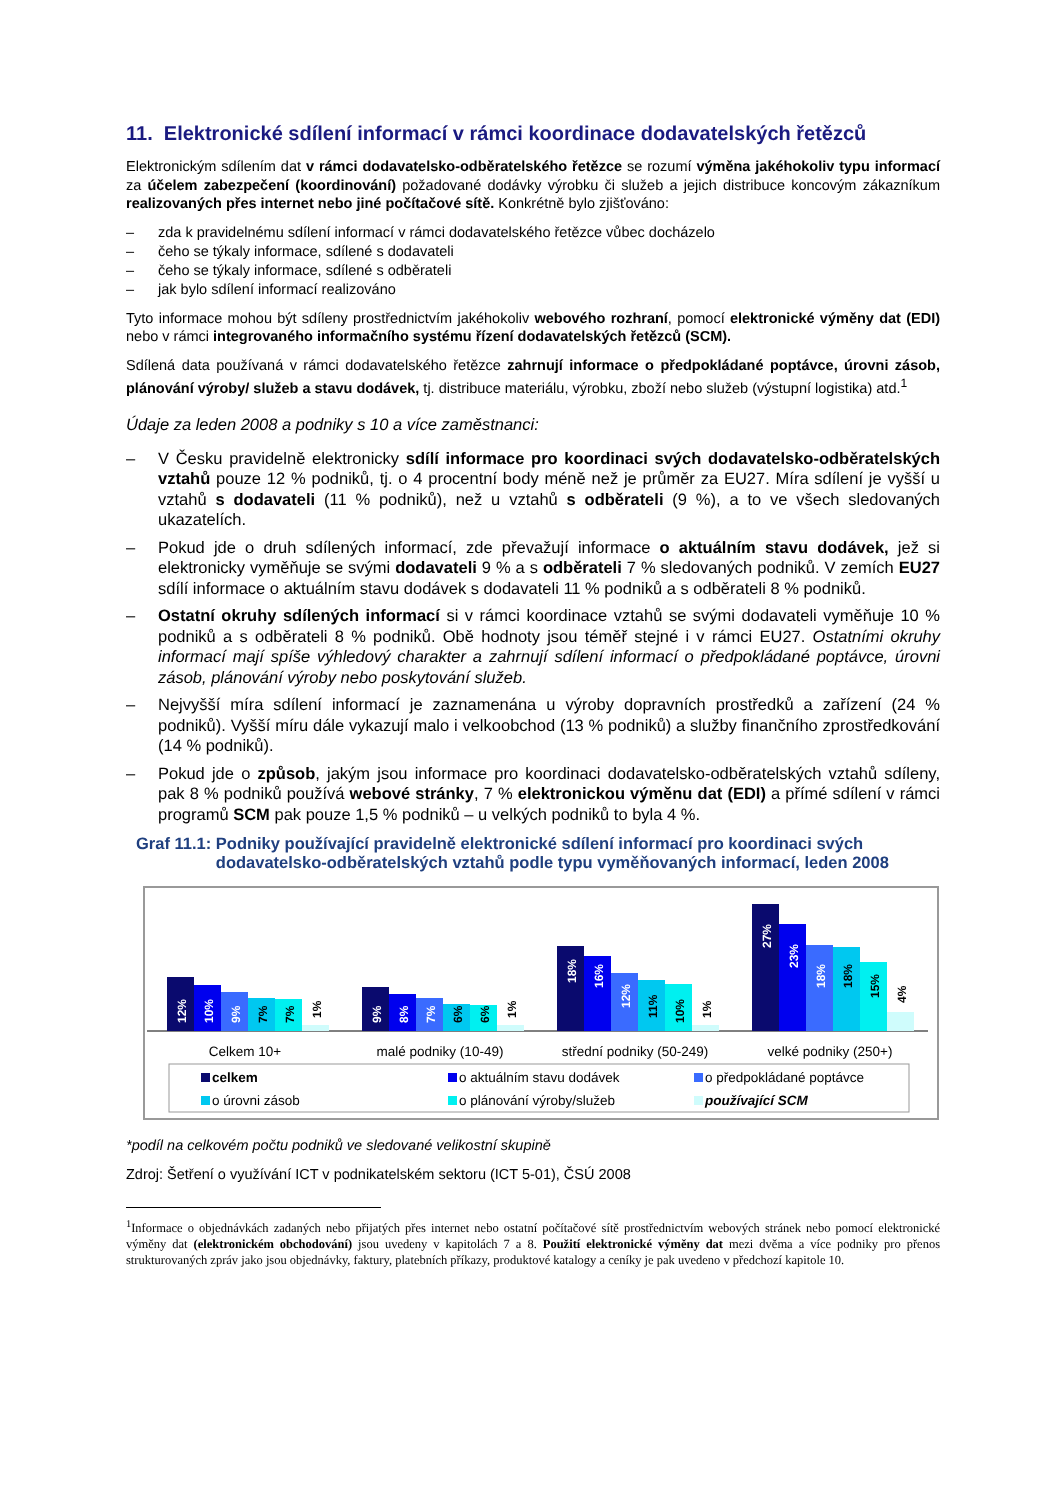11. Elektronické sdílení informací v rámci koordinace dodavatelských řetězců
Elektronickým sdílením dat v rámci dodavatelsko-odběratelského řetězce se rozumí výměna jakéhokoliv typu informací za účelem zabezpečení (koordinování) požadované dodávky výrobku či služeb a jejich distribuce koncovým zákazníkum realizovaných přes internet nebo jiné počítačové sítě. Konkrétně bylo zjišťováno:
– zda k pravidelnému sdílení informací v rámci dodavatelského řetězce vůbec docházelo
– čeho se týkaly informace, sdílené s dodavateli
– čeho se týkaly informace, sdílené s odběrateli
– jak bylo sdílení informací realizováno
Tyto informace mohou být sdíleny prostřednictvím jakéhokoliv webového rozhraní, pomocí elektronické výměny dat (EDI) nebo v rámci integrovaného informačního systému řízení dodavatelských řetězců (SCM).
Sdílená data používaná v rámci dodavatelského řetězce zahrnují informace o předpokládané poptávce, úrovni zásob, plánování výroby/ služeb a stavu dodávek, tj. distribuce materiálu, výrobku, zboží nebo služeb (výstupní logistika) atd.<sup>1</sup>
Údaje za leden 2008 a podniky s 10 a více zaměstnanci:
– V Česku pravidelně elektronicky sdílí informace pro koordinaci svých dodavatelsko-odběratelských vztahů pouze 12 % podniků, tj. o 4 procentní body méně než je průměr za EU27. Míra sdílení je vyšší u vztahů s dodavateli (11 % podniků), než u vztahů s odběrateli (9 %), a to ve všech sledovaných ukazatelích.
– Pokud jde o druh sdílených informací, zde převažují informace o aktuálním stavu dodávek, jež si elektronicky vyměňuje se svými dodavateli 9 % a s odběrateli 7 % sledovaných podniků. V zemích EU27 sdílí informace o aktuálním stavu dodávek s dodavateli 11 % podniků a s odběrateli 8 % podniků.
– Ostatní okruhy sdílených informací si v rámci koordinace vztahů se svými dodavateli vyměňuje 10 % podniků a s odběrateli 8 % podniků. Obě hodnoty jsou téměř stejné i v rámci EU27. Ostatními okruhy informací mají spíše výhledový charakter a zahrnují sdílení informací o předpokládané poptávce, úrovni zásob, plánování výroby nebo poskytování služeb.
– Nejvyšší míra sdílení informací je zaznamenána u výroby dopravních prostředků a zařízení (24 % podniků). Vyšší míru dále vykazují malo i velkoobchod (13 % podniků) a služby finančního zprostředkování (14 % podniků).
– Pokud jde o způsob, jakým jsou informace pro koordinaci dodavatelsko-odběratelských vztahů sdíleny, pak 8 % podniků používá webové stránky, 7 % elektronickou výměnu dat (EDI) a přímé sdílení v rámci programů SCM pak pouze 1,5 % podniků – u velkých podniků to byla 4 %.
Graf 11.1: Podniky používající pravidelně elektronické sdílení informací pro koordinaci svých dodavatelsko-odběratelských vztahů podle typu vyměňovaných informací, leden 2008
12%
10%
9%
7%
7%
1%
9%
8%
7%
6%
6%
1%
18%
16%
12%
11%
10%
1%
27%
23%
18%
18%
15%
4%
Celkem 10+
malé podniky (10-49)
střední podniky (50-249)
velké podniky (250+)
celkem
o aktuálním stavu dodávek
o předpokládané poptávce
o úrovni zásob
o plánování výroby/služeb
používající SCM
*podíl na celkovém počtu podniků ve sledované velikostní skupině
Zdroj: Šetření o využívání ICT v podnikatelském sektoru (ICT 5-01), ČSÚ 2008
<sup>1</sup> Informace o objednávkách zadaných nebo přijatých přes internet nebo ostatní počítačové sítě prostřednictvím webových stránek nebo pomocí elektronické výměny dat (elektronickém obchodování) jsou uvedeny v kapitolách 7 a 8. Použití elektronické výměny dat mezi dvěma a více podniky pro přenos strukturovaných zpráv jako jsou objednávky, faktury, platebních příkazy, produktové katalogy a ceníky je pak uvedeno v předchozí kapitole 10.